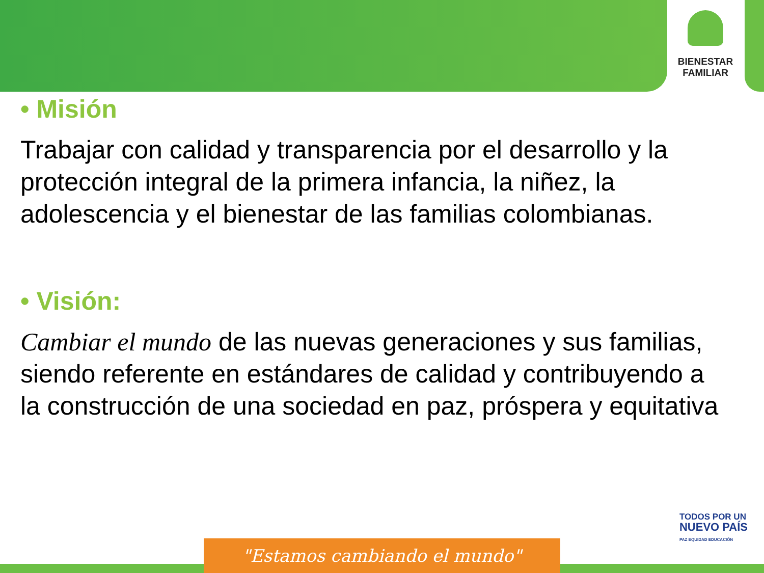BIENESTAR
FAMILIAR
• Misión
Trabajar con calidad y transparencia por el desarrollo y la protección integral de la primera infancia, la niñez, la adolescencia y el bienestar de las familias colombianas.
• Visión:
Cambiar el mundo de las nuevas generaciones y sus familias, siendo referente en estándares de calidad y contribuyendo a la construcción de una sociedad en paz, próspera y equitativa
TODOS POR UN
NUEVO PAÍS
PAZ EQUIDAD EDUCACIÓN
"Estamos cambiando el mundo"